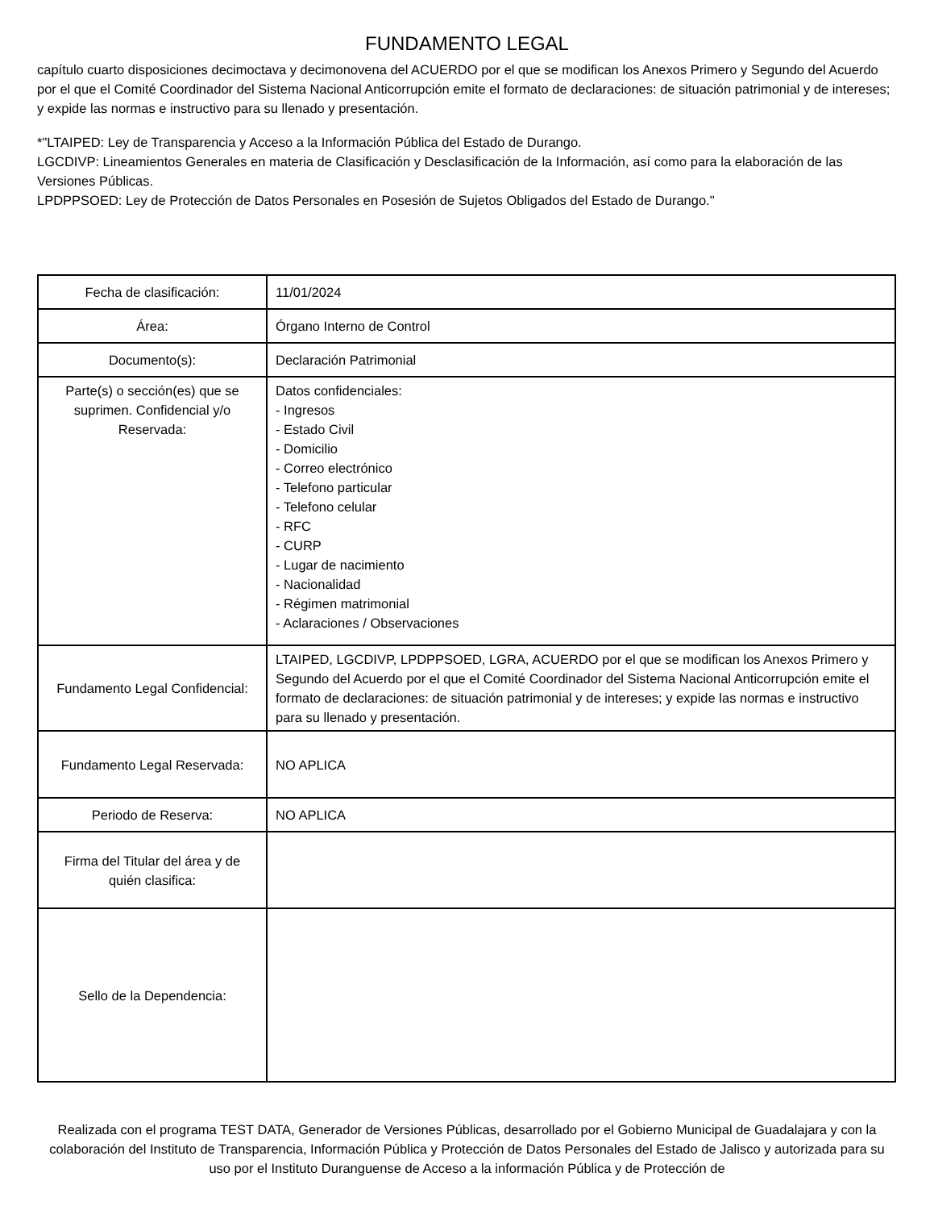FUNDAMENTO LEGAL
capítulo cuarto disposiciones decimoctava y decimonovena del ACUERDO por el que se modifican los Anexos Primero y Segundo del Acuerdo por el que el Comité Coordinador del Sistema Nacional Anticorrupción emite el formato de declaraciones: de situación patrimonial y de intereses; y expide las normas e instructivo para su llenado y presentación.
*"LTAIPED: Ley de Transparencia y Acceso a la Información Pública del Estado de Durango.
LGCDIVP: Lineamientos Generales en materia de Clasificación y Desclasificación de la Información, así como para la elaboración de las Versiones Públicas.
LPDPPSOED: Ley de Protección de Datos Personales en Posesión de Sujetos Obligados del Estado de Durango."
| Fecha de clasificación: | 11/01/2024 |
| Área: | Órgano Interno de Control |
| Documento(s): | Declaración Patrimonial |
| Parte(s) o sección(es) que se suprimen. Confidencial y/o Reservada: | Datos confidenciales: - Ingresos - Estado Civil - Domicilio - Correo electrónico - Telefono particular - Telefono celular - RFC - CURP - Lugar de nacimiento - Nacionalidad - Régimen matrimonial - Aclaraciones / Observaciones |
| Fundamento Legal Confidencial: | LTAIPED, LGCDIVP, LPDPPSOED, LGRA, ACUERDO por el que se modifican los Anexos Primero y Segundo del Acuerdo por el que el Comité Coordinador del Sistema Nacional Anticorrupción emite el formato de declaraciones: de situación patrimonial y de intereses; y expide las normas e instructivo para su llenado y presentación. |
| Fundamento Legal Reservada: | NO APLICA |
| Periodo de Reserva: | NO APLICA |
| Firma del Titular del área y de quién clasifica: | |
| Sello de la Dependencia: | |
Realizada con el programa TEST DATA, Generador de Versiones Públicas, desarrollado por el Gobierno Municipal de Guadalajara y con la colaboración del Instituto de Transparencia, Información Pública y Protección de Datos Personales del Estado de Jalisco y autorizada para su uso por el Instituto Duranguense de Acceso a la información Pública y de Protección de